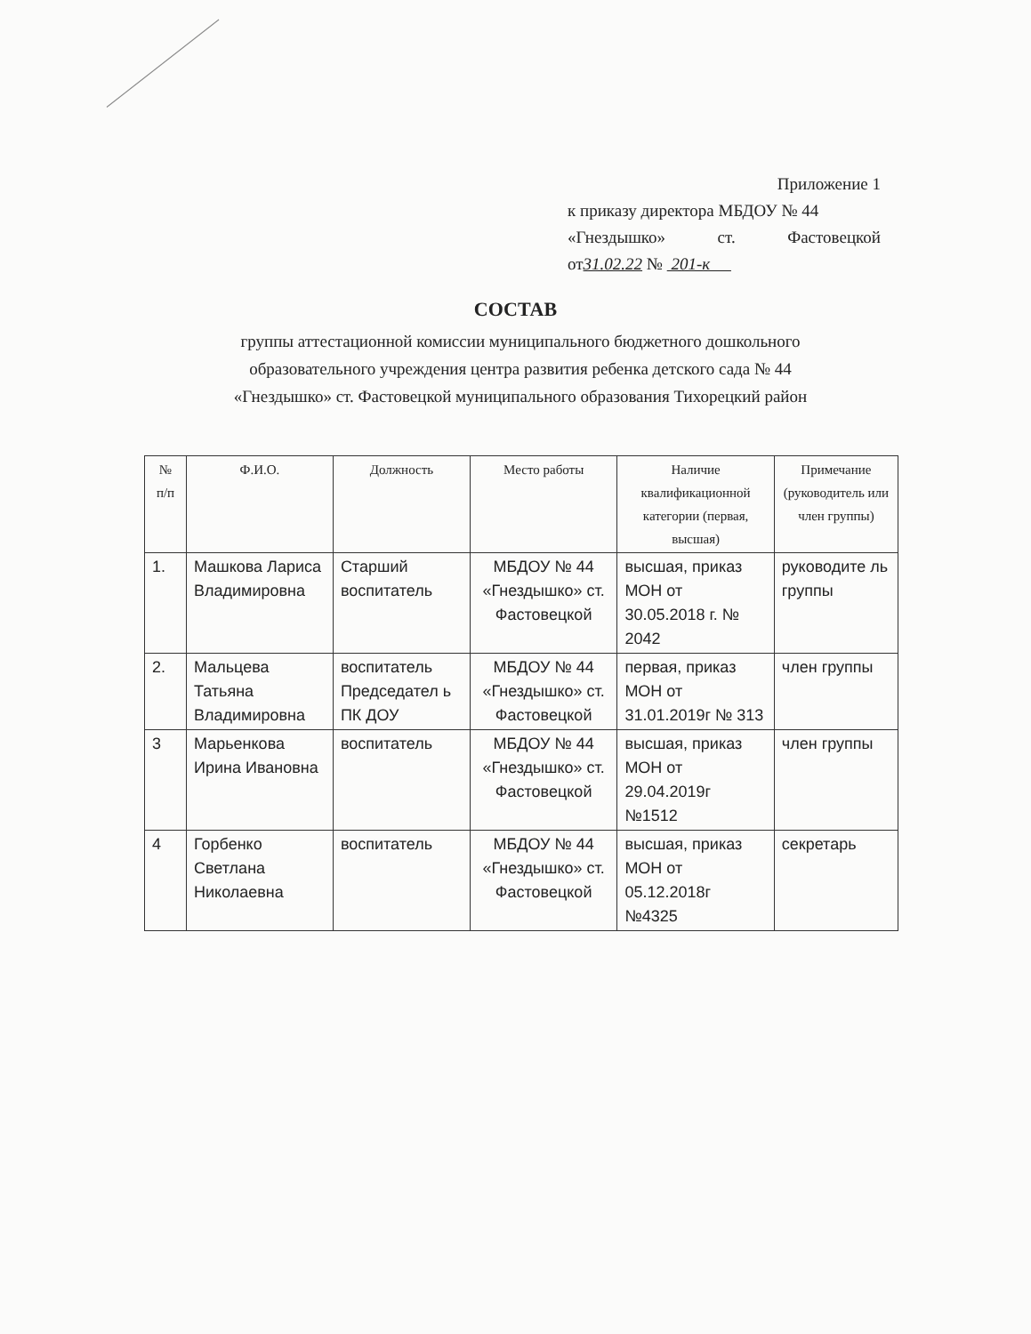Приложение 1
к приказу директора МБДОУ № 44
«Гнездышко» ст. Фастовецкой
от31.02.22 № 201-к
СОСТАВ
группы аттестационной комиссии муниципального бюджетного дошкольного образовательного учреждения центра развития ребенка детского сада № 44 «Гнездышко» ст. Фастовецкой муниципального образования Тихорецкий район
| № п/п | Ф.И.О. | Должность | Место работы | Наличие квалификационной категории (первая, высшая) | Примечание (руководитель или член группы) |
| --- | --- | --- | --- | --- | --- |
| 1. | Машкова Лариса Владимировна | Старший воспитатель | МБДОУ № 44 «Гнездышко» ст. Фастовецкой | высшая, приказ МОН от 30.05.2018 г. № 2042 | руководите ль группы |
| 2. | Мальцева Татьяна Владимировна | воспитатель Председател ь ПК ДОУ | МБДОУ № 44 «Гнездышко» ст. Фастовецкой | первая, приказ МОН от 31.01.2019г № 313 | член группы |
| 3 | Марьенкова Ирина Ивановна | воспитатель | МБДОУ № 44 «Гнездышко» ст. Фастовецкой | высшая, приказ МОН от 29.04.2019г №1512 | член группы |
| 4 | Горбенко Светлана Николаевна | воспитатель | МБДОУ № 44 «Гнездышко» ст. Фастовецкой | высшая, приказ МОН от 05.12.2018г №4325 | секретарь |